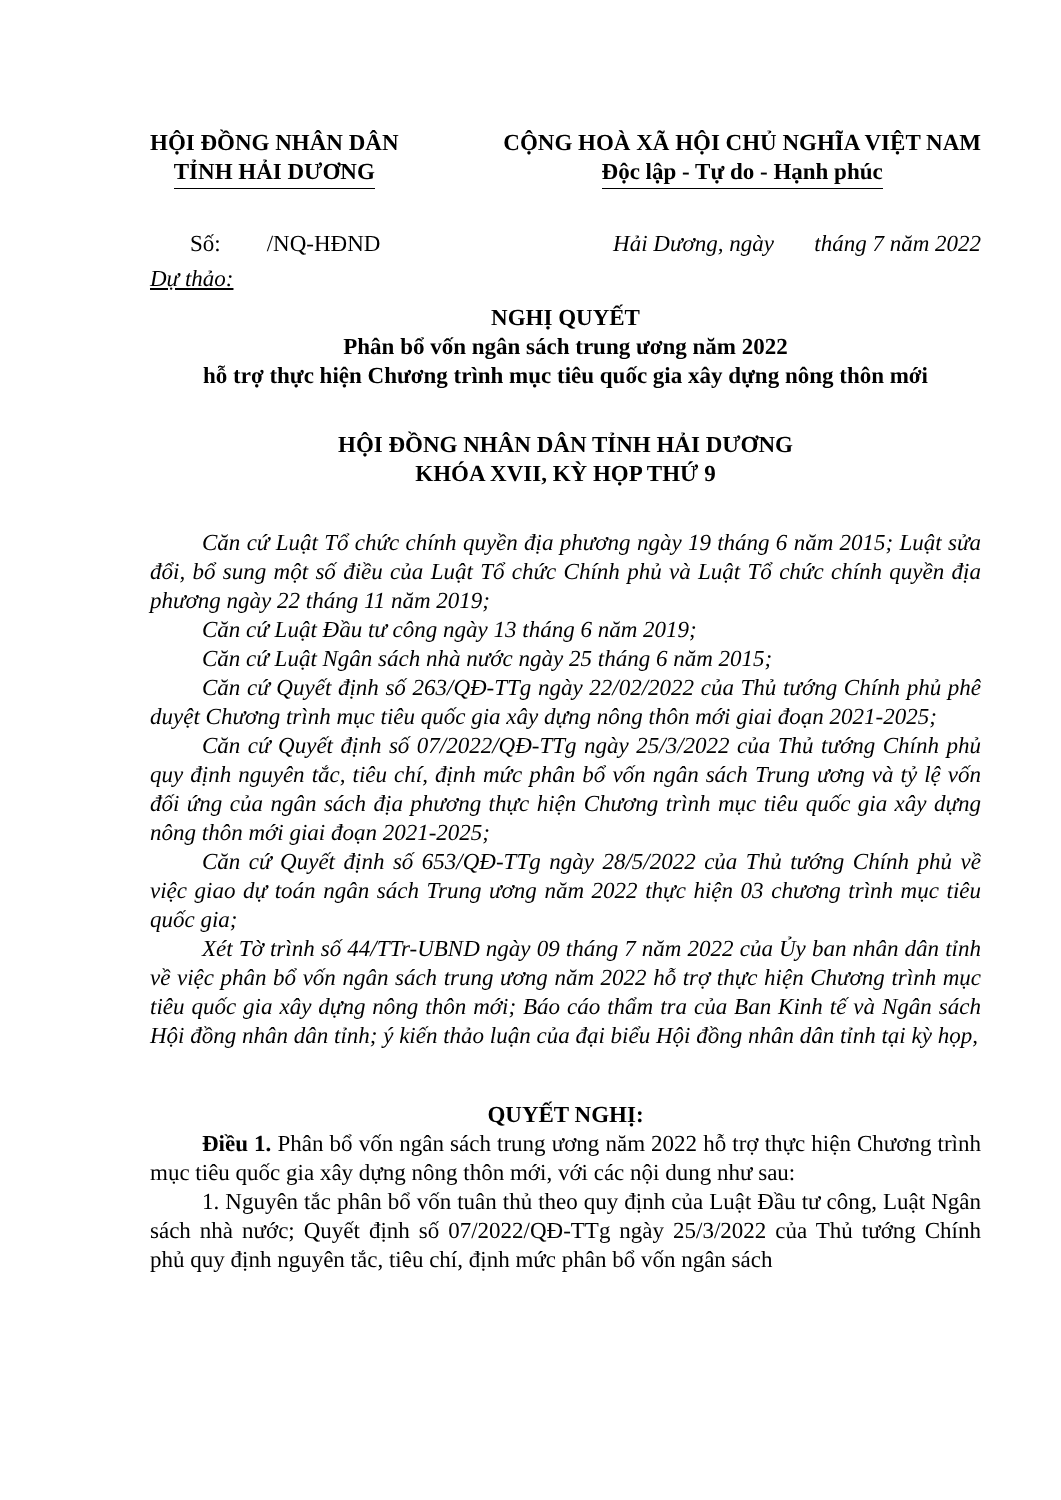HỘI ĐỒNG NHÂN DÂN
TỈNH HẢI DƯƠNG
CỘNG HOÀ XÃ HỘI CHỦ NGHĨA VIỆT NAM
Độc lập - Tự do - Hạnh phúc
Số: /NQ-HĐND Hải Dương, ngày tháng 7 năm 2022
Dự thảo:
NGHỊ QUYẾT
Phân bổ vốn ngân sách trung ương năm 2022
hỗ trợ thực hiện Chương trình mục tiêu quốc gia xây dựng nông thôn mới
HỘI ĐỒNG NHÂN DÂN TỈNH HẢI DƯƠNG
KHÓA XVII, KỲ HỌP THỨ 9
Căn cứ Luật Tổ chức chính quyền địa phương ngày 19 tháng 6 năm 2015; Luật sửa đổi, bổ sung một số điều của Luật Tổ chức Chính phủ và Luật Tổ chức chính quyền địa phương ngày 22 tháng 11 năm 2019;
Căn cứ Luật Đầu tư công ngày 13 tháng 6 năm 2019;
Căn cứ Luật Ngân sách nhà nước ngày 25 tháng 6 năm 2015;
Căn cứ Quyết định số 263/QĐ-TTg ngày 22/02/2022 của Thủ tướng Chính phủ phê duyệt Chương trình mục tiêu quốc gia xây dựng nông thôn mới giai đoạn 2021-2025;
Căn cứ Quyết định số 07/2022/QĐ-TTg ngày 25/3/2022 của Thủ tướng Chính phủ quy định nguyên tắc, tiêu chí, định mức phân bổ vốn ngân sách Trung ương và tỷ lệ vốn đối ứng của ngân sách địa phương thực hiện Chương trình mục tiêu quốc gia xây dựng nông thôn mới giai đoạn 2021-2025;
Căn cứ Quyết định số 653/QĐ-TTg ngày 28/5/2022 của Thủ tướng Chính phủ về việc giao dự toán ngân sách Trung ương năm 2022 thực hiện 03 chương trình mục tiêu quốc gia;
Xét Tờ trình số 44/TTr-UBND ngày 09 tháng 7 năm 2022 của Ủy ban nhân dân tỉnh về việc phân bổ vốn ngân sách trung ương năm 2022 hỗ trợ thực hiện Chương trình mục tiêu quốc gia xây dựng nông thôn mới; Báo cáo thẩm tra của Ban Kinh tế và Ngân sách Hội đồng nhân dân tỉnh; ý kiến thảo luận của đại biểu Hội đồng nhân dân tỉnh tại kỳ họp,
QUYẾT NGHỊ:
Điều 1. Phân bổ vốn ngân sách trung ương năm 2022 hỗ trợ thực hiện Chương trình mục tiêu quốc gia xây dựng nông thôn mới, với các nội dung như sau:
1. Nguyên tắc phân bổ vốn tuân thủ theo quy định của Luật Đầu tư công, Luật Ngân sách nhà nước; Quyết định số 07/2022/QĐ-TTg ngày 25/3/2022 của Thủ tướng Chính phủ quy định nguyên tắc, tiêu chí, định mức phân bổ vốn ngân sách